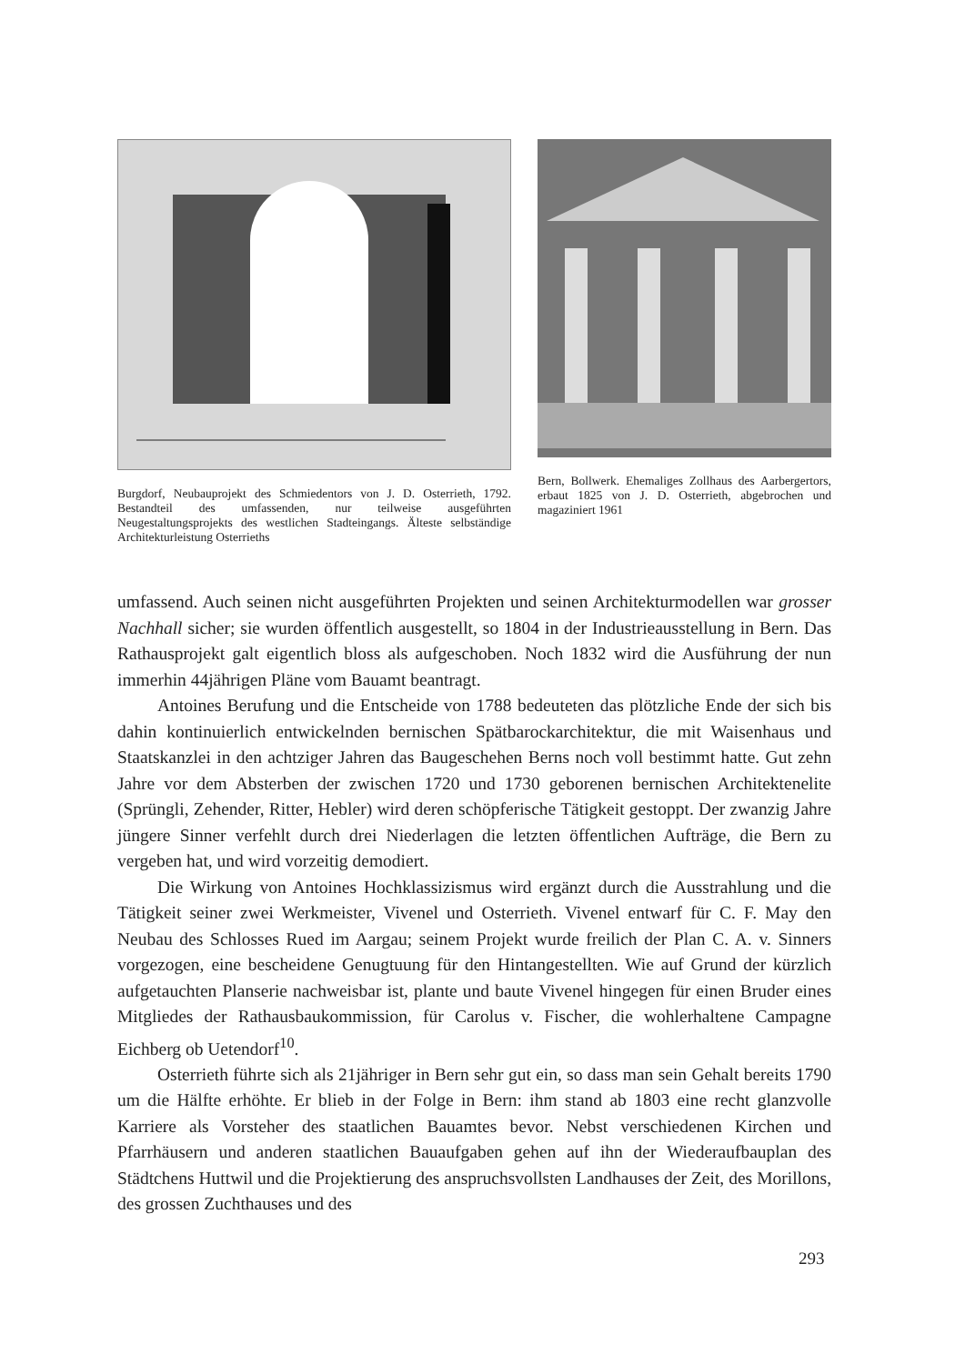Burgdorf, Neubauprojekt des Schmiedentors von J. D. Osterrieth, 1792. Bestandteil des umfassenden, nur teilweise ausgeführten Neugestaltungsprojekts des westlichen Stadteingangs. Älteste selbständige Architekturleistung Osterrieths
Bern, Bollwerk. Ehemaliges Zollhaus des Aarbergertors, erbaut 1825 von J. D. Osterrieth, abgebrochen und magaziniert 1961
umfassend. Auch seinen nicht ausgeführten Projekten und seinen Architekturmodellen war grosser Nachhall sicher; sie wurden öffentlich ausgestellt, so 1804 in der Industrieausstellung in Bern. Das Rathausprojekt galt eigentlich bloss als aufgeschoben. Noch 1832 wird die Ausführung der nun immerhin 44jährigen Pläne vom Bauamt beantragt.
Antoines Berufung und die Entscheide von 1788 bedeuteten das plötzliche Ende der sich bis dahin kontinuierlich entwickelnden bernischen Spätbarockarchitektur, die mit Waisenhaus und Staatskanzlei in den achtziger Jahren das Baugeschehen Berns noch voll bestimmt hatte. Gut zehn Jahre vor dem Absterben der zwischen 1720 und 1730 geborenen bernischen Architektenelite (Sprüngli, Zehender, Ritter, Hebler) wird deren schöpferische Tätigkeit gestoppt. Der zwanzig Jahre jüngere Sinner verfehlt durch drei Niederlagen die letzten öffentlichen Aufträge, die Bern zu vergeben hat, und wird vorzeitig demodiert.
Die Wirkung von Antoines Hochklassizismus wird ergänzt durch die Ausstrahlung und die Tätigkeit seiner zwei Werkmeister, Vivenel und Osterrieth. Vivenel entwarf für C. F. May den Neubau des Schlosses Rued im Aargau; seinem Projekt wurde freilich der Plan C. A. v. Sinners vorgezogen, eine bescheidene Genugtuung für den Hintangestellten. Wie auf Grund der kürzlich aufgetauchten Planserie nachweisbar ist, plante und baute Vivenel hingegen für einen Bruder eines Mitgliedes der Rathausbaukommission, für Carolus v. Fischer, die wohlerhaltene Campagne Eichberg ob Uetendorf<sup>10</sup>.
Osterrieth führte sich als 21jähriger in Bern sehr gut ein, so dass man sein Gehalt bereits 1790 um die Hälfte erhöhte. Er blieb in der Folge in Bern: ihm stand ab 1803 eine recht glanzvolle Karriere als Vorsteher des staatlichen Bauamtes bevor. Nebst verschiedenen Kirchen und Pfarrhäusern und anderen staatlichen Bauaufgaben gehen auf ihn der Wiederaufbauplan des Städtchens Huttwil und die Projektierung des anspruchsvollsten Landhauses der Zeit, des Morillons, des grossen Zuchthauses und des
293